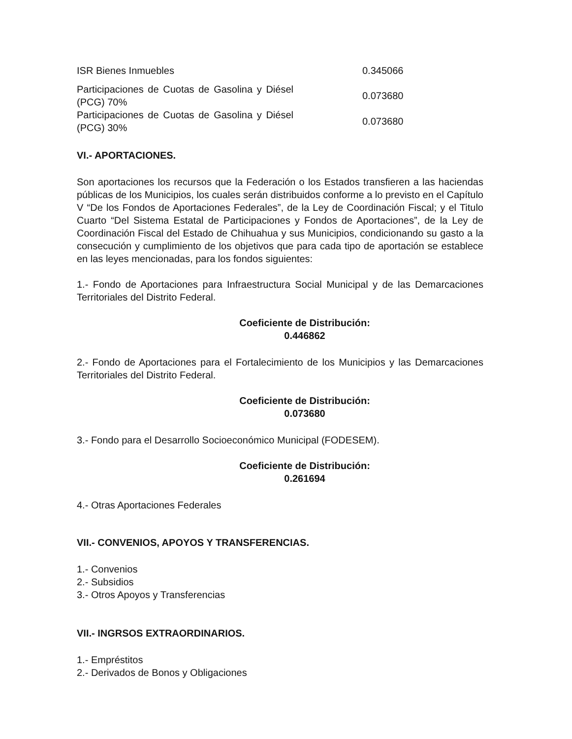| ISR Bienes Inmuebles | 0.345066 |
| Participaciones de Cuotas de Gasolina y Diésel (PCG) 70% | 0.073680 |
| Participaciones de Cuotas de Gasolina y Diésel (PCG) 30% | 0.073680 |
VI.- APORTACIONES.
Son aportaciones los recursos que la Federación o los Estados transfieren a las haciendas públicas de los Municipios, los cuales serán distribuidos conforme a lo previsto en el Capítulo V “De los Fondos de Aportaciones Federales”, de la Ley de Coordinación Fiscal; y el Titulo Cuarto “Del Sistema Estatal de Participaciones y Fondos de Aportaciones”, de la Ley de Coordinación Fiscal del Estado de Chihuahua y sus Municipios, condicionando su gasto a la consecución y cumplimiento de los objetivos que para cada tipo de aportación se establece en las leyes mencionadas, para los fondos siguientes:
1.- Fondo de Aportaciones para Infraestructura Social Municipal y de las Demarcaciones Territoriales del Distrito Federal.
Coeficiente de Distribución:
0.446862
2.- Fondo de Aportaciones para el Fortalecimiento de los Municipios y las Demarcaciones Territoriales del Distrito Federal.
Coeficiente de Distribución:
0.073680
3.- Fondo para el Desarrollo Socioeconómico Municipal (FODESEM).
Coeficiente de Distribución:
0.261694
4.- Otras Aportaciones Federales
VII.- CONVENIOS, APOYOS Y TRANSFERENCIAS.
1.- Convenios
2.- Subsidios
3.- Otros Apoyos y Transferencias
VII.- INGRSOS EXTRAORDINARIOS.
1.- Empréstitos
2.- Derivados de Bonos y Obligaciones